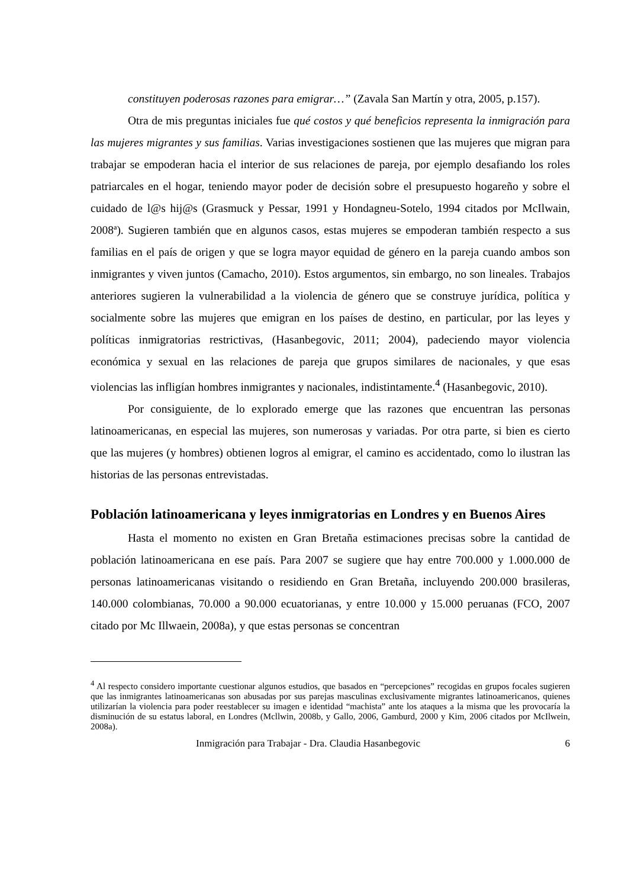constituyen poderosas razones para emigrar…” (Zavala San Martín y otra, 2005, p.157).
Otra de mis preguntas iniciales fue qué costos y qué beneficios representa la inmigración para las mujeres migrantes y sus familias. Varias investigaciones sostienen que las mujeres que migran para trabajar se empoderan hacia el interior de sus relaciones de pareja, por ejemplo desafiando los roles patriarcales en el hogar, teniendo mayor poder de decisión sobre el presupuesto hogareño y sobre el cuidado de l@s hij@s (Grasmuck y Pessar, 1991 y Hondagneu-Sotelo, 1994 citados por McIlwain, 2008ª). Sugieren también que en algunos casos, estas mujeres se empoderan también respecto a sus familias en el país de origen y que se logra mayor equidad de género en la pareja cuando ambos son inmigrantes y viven juntos (Camacho, 2010). Estos argumentos, sin embargo, no son lineales. Trabajos anteriores sugieren la vulnerabilidad a la violencia de género que se construye jurídica, política y socialmente sobre las mujeres que emigran en los países de destino, en particular, por las leyes y políticas inmigratorias restrictivas, (Hasanbegovic, 2011; 2004), padeciendo mayor violencia económica y sexual en las relaciones de pareja que grupos similares de nacionales, y que esas violencias las infligían hombres inmigrantes y nacionales, indistintamente.<sup>4</sup> (Hasanbegovic, 2010).
Por consiguiente, de lo explorado emerge que las razones que encuentran las personas latinoamericanas, en especial las mujeres, son numerosas y variadas. Por otra parte, si bien es cierto que las mujeres (y hombres) obtienen logros al emigrar, el camino es accidentado, como lo ilustran las historias de las personas entrevistadas.
Población latinoamericana y leyes inmigratorias en Londres y en Buenos Aires
Hasta el momento no existen en Gran Bretaña estimaciones precisas sobre la cantidad de población latinoamericana en ese país. Para 2007 se sugiere que hay entre 700.000 y 1.000.000 de personas latinoamericanas visitando o residiendo en Gran Bretaña, incluyendo 200.000 brasileras, 140.000 colombianas, 70.000 a 90.000 ecuatorianas, y entre 10.000 y 15.000 peruanas (FCO, 2007 citado por Mc Illwaein, 2008a), y que estas personas se concentran
<sup>4</sup> Al respecto considero importante cuestionar algunos estudios, que basados en “percepciones” recogidas en grupos focales sugieren que las inmigrantes latinoamericanas son abusadas por sus parejas masculinas exclusivamente migrantes latinoamericanos, quienes utilizarían la violencia para poder reestablecer su imagen e identidad “machista” ante los ataques a la misma que les provocaría la disminución de su estatus laboral, en Londres (Mcllwin, 2008b, y Gallo, 2006, Gamburd, 2000 y Kim, 2006 citados por McIlwein, 2008a).
Inmigración para Trabajar - Dra. Claudia Hasanbegovic 6